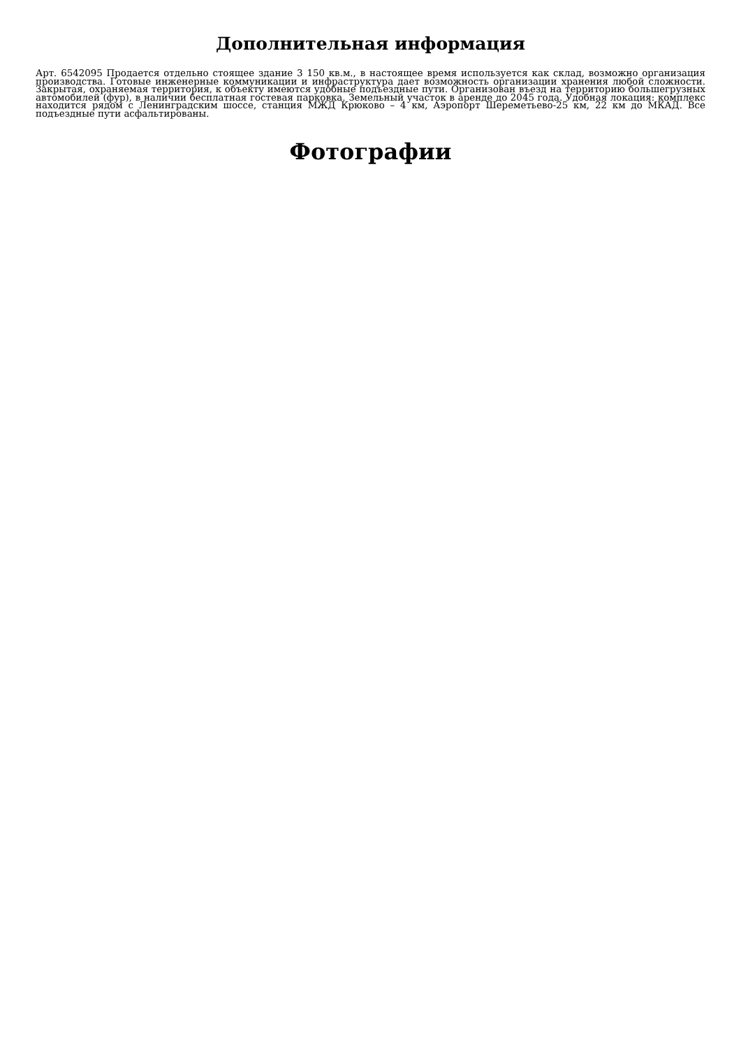Дополнительная информация
Арт. 6542095 Продается отдельно стоящее здание 3 150 кв.м., в настоящее время используется как склад, возможно организация производства. Готовые инженерные коммуникации и инфраструктура дает возможность организации хранения любой сложности. Закрытая, охраняемая территория, к объекту имеются удобные подъездные пути. Организован въезд на территорию большегрузных автомобилей (фур), в наличии бесплатная гостевая парковка. Земельный участок в аренде до 2045 года. Удобная локация: комплекс находится рядом с Ленинградским шоссе, станция МЖД Крюково – 4 км, Аэропорт Шереметьево-25 км, 22 км до МКАД. Все подъездные пути асфальтированы.
Фотографии